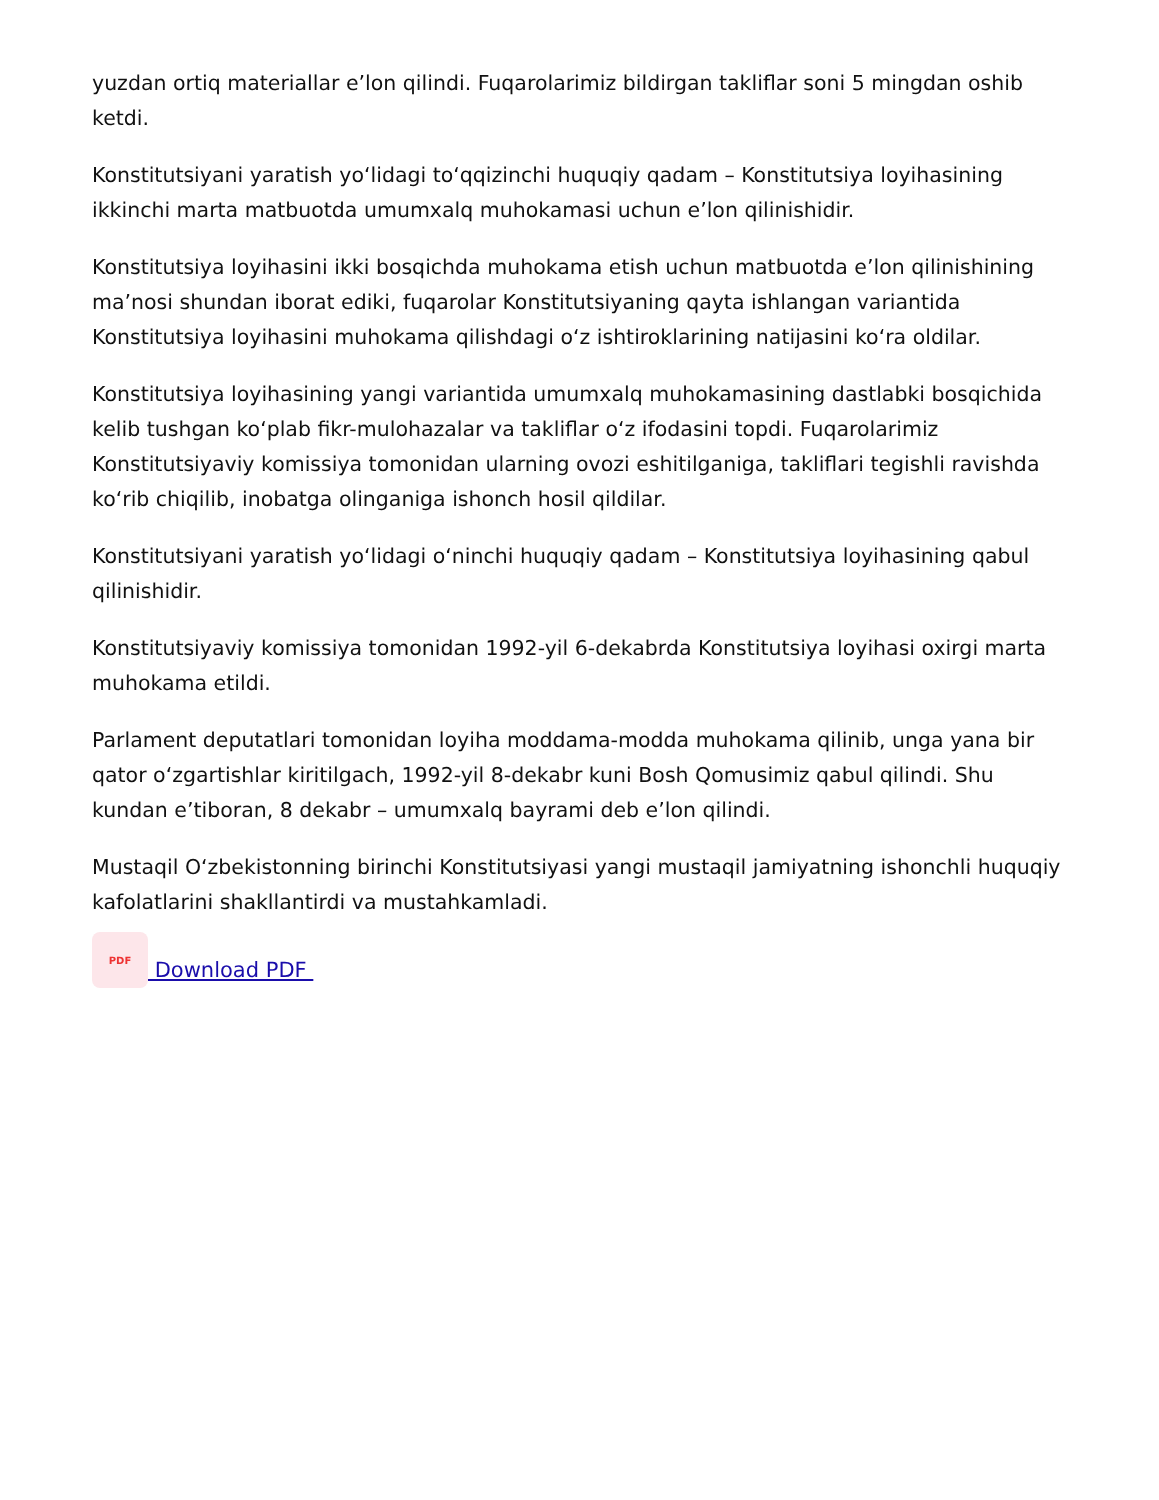yuzdan ortiq materiallar e’lon qilindi. Fuqarolarimiz bildirgan takliflar soni 5 mingdan oshib ketdi.
Konstitutsiyani yaratish yo‘lidagi to‘qqizinchi huquqiy qadam – Konstitutsiya loyihasining ikkinchi marta matbuotda umumxalq muhokamasi uchun e’lon qilinishidir.
Konstitutsiya loyihasini ikki bosqichda muhokama etish uchun matbuotda e’lon qilinishining ma’nosi shundan iborat ediki, fuqarolar Konstitutsiyaning qayta ishlangan variantida Konstitutsiya loyihasini muhokama qilishdagi o‘z ishtiroklarining natijasini ko‘ra oldilar.
Konstitutsiya loyihasining yangi variantida umumxalq muhokamasining dastlabki bosqichida kelib tushgan ko‘plab fikr-mulohazalar va takliflar o‘z ifodasini topdi. Fuqarolarimiz Konstitutsiyaviy komissiya tomonidan ularning ovozi eshitilganiga, takliflari tegishli ravishda ko‘rib chiqilib, inobatga olinganiga ishonch hosil qildilar.
Konstitutsiyani yaratish yo‘lidagi o‘ninchi huquqiy qadam – Konstitutsiya loyihasining qabul qilinishidir.
Konstitutsiyaviy komissiya tomonidan 1992-yil 6-dekabrda Konstitutsiya loyihasi oxirgi marta muhokama etildi.
Parlament deputatlari tomonidan loyiha moddama-modda muhokama qilinib, unga yana bir qator o‘zgartishlar kiritilgach, 1992-yil 8-dekabr kuni Bosh Qomusimiz qabul qilindi. Shu kundan e’tiboran, 8 dekabr – umumxalq bayrami deb e’lon qilindi.
Mustaqil O‘zbekistonning birinchi Konstitutsiyasi yangi mustaqil jamiyatning ishonchli huquqiy kafolatlarini shakllantirdi va mustahkamladi.
PDF
Download PDF